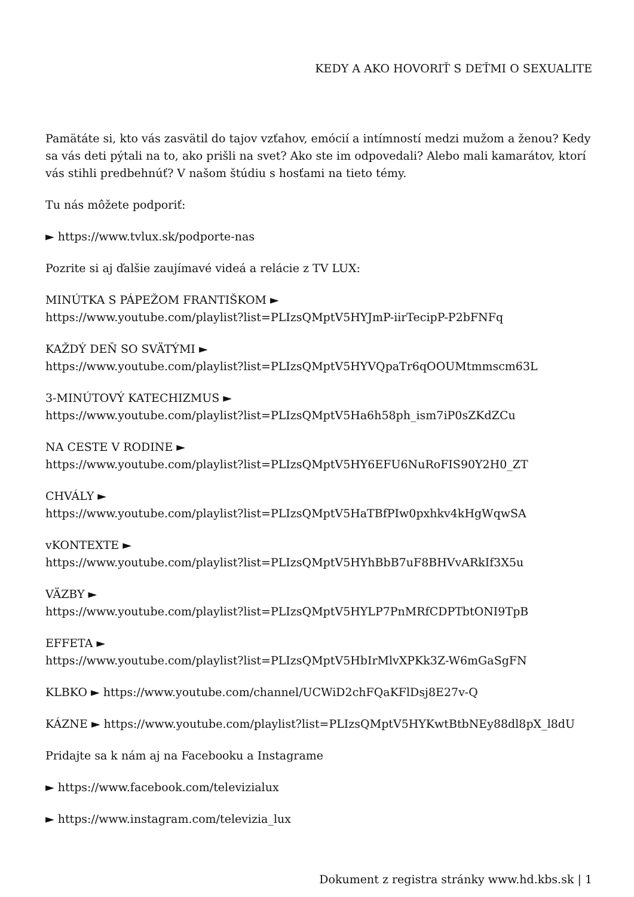KEDY A AKO HOVORIŤ S DEŤMI O SEXUALITE
Pamätáte si, kto vás zasvätil do tajov vzťahov, emócií a intímností medzi mužom a ženou? Kedy sa vás deti pýtali na to, ako prišli na svet? Ako ste im odpovedali? Alebo mali kamarátov, ktorí vás stihli predbehnúť? V našom štúdiu s hosťami na tieto témy.
Tu nás môžete podporiť:
► https://www.tvlux.sk/podporte-nas
Pozrite si aj ďalšie zaujímavé videá a relácie z TV LUX:
MINÚTKA S PÁPEŽOM FRANTIŠKOM ►
https://www.youtube.com/playlist?list=PLIzsQMptV5HYJmP-iirTecipP-P2bFNFq
KAŽDÝ DEŇ SO SVÄTÝMI ►
https://www.youtube.com/playlist?list=PLIzsQMptV5HYVQpaTr6qOOUMtmmscm63L
3-MINÚTOVÝ KATECHIZMUS ►
https://www.youtube.com/playlist?list=PLIzsQMptV5Ha6h58ph_ism7iP0sZKdZCu
NA CESTE V RODINE ►
https://www.youtube.com/playlist?list=PLIzsQMptV5HY6EFU6NuRoFIS90Y2H0_ZT
CHVÁLY ►
https://www.youtube.com/playlist?list=PLIzsQMptV5HaTBfPIw0pxhkv4kHgWqwSA
vKONTEXTE ►
https://www.youtube.com/playlist?list=PLIzsQMptV5HYhBbB7uF8BHVvARkIf3X5u
VÄZBY ►
https://www.youtube.com/playlist?list=PLIzsQMptV5HYLP7PnMRfCDPTbtONI9TpB
EFFETA ►
https://www.youtube.com/playlist?list=PLIzsQMptV5HbIrMlvXPKk3Z-W6mGaSgFN
KLBKO ► https://www.youtube.com/channel/UCWiD2chFQaKFlDsj8E27v-Q
KÁZNE ► https://www.youtube.com/playlist?list=PLIzsQMptV5HYKwtBtbNEy88dl8pX_l8dU
Pridajte sa k nám aj na Facebooku a Instagrame
► https://www.facebook.com/televizialux
► https://www.instagram.com/televizia_lux
Dokument z registra stránky www.hd.kbs.sk | 1